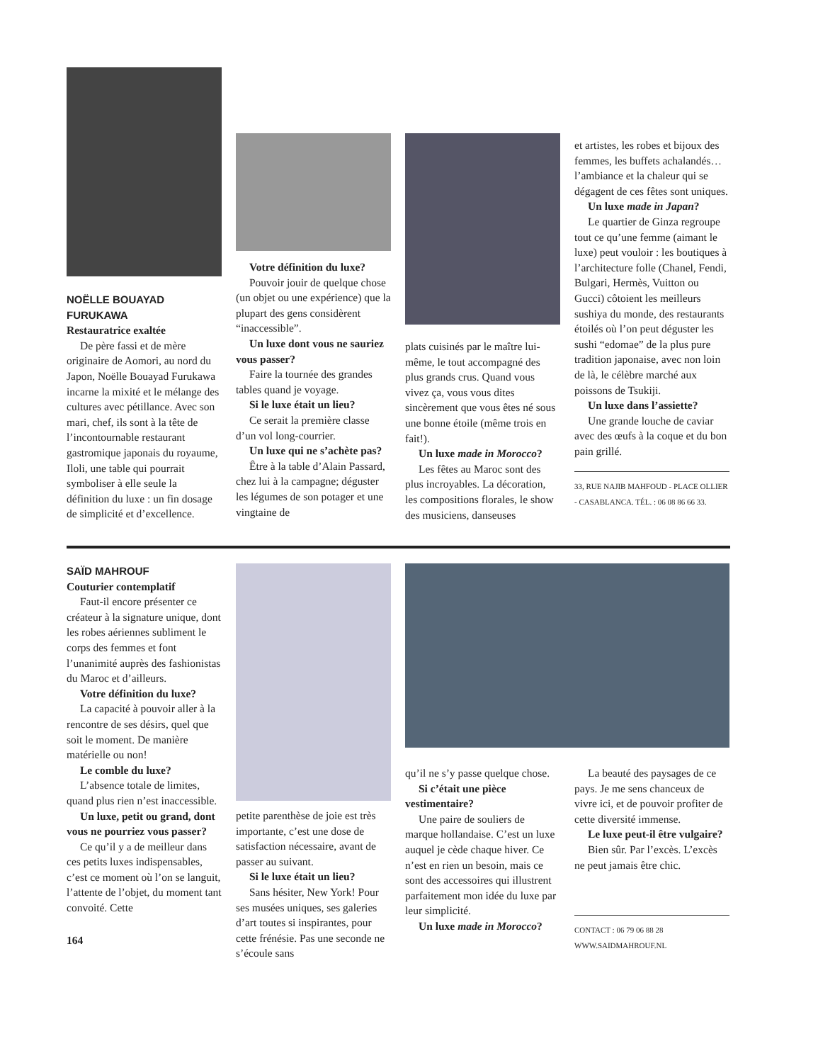NOËLLE BOUAYAD FURUKAWA
Restauratrice exaltée
De père fassi et de mère originaire de Aomori, au nord du Japon, Noëlle Bouayad Furukawa incarne la mixité et le mélange des cultures avec pétillance. Avec son mari, chef, ils sont à la tête de l’incontournable restaurant gastromique japonais du royaume, Iloli, une table qui pourrait symboliser à elle seule la définition du luxe : un fin dosage de simplicité et d’excellence.
Votre définition du luxe?
Pouvoir jouir de quelque chose (un objet ou une expérience) que la plupart des gens considèrent “inaccessible”.
Un luxe dont vous ne sauriez vous passer?
Faire la tournée des grandes tables quand je voyage.
Si le luxe était un lieu?
Ce serait la première classe d’un vol long-courrier.
Un luxe qui ne s’achète pas?
Être à la table d’Alain Passard, chez lui à la campagne; déguster les légumes de son potager et une vingtaine de
plats cuisinés par le maître lui-même, le tout accompagné des plus grands crus. Quand vous vivez ça, vous vous dites sincèrement que vous êtes né sous une bonne étoile (même trois en fait!).
Un luxe made in Morocco?
Les fêtes au Maroc sont des plus incroyables. La décoration, les compositions florales, le show des musiciens, danseuses
et artistes, les robes et bijoux des femmes, les buffets achalandés… l’ambiance et la chaleur qui se dégagent de ces fêtes sont uniques.
Un luxe made in Japan?
Le quartier de Ginza regroupe tout ce qu’une femme (aimant le luxe) peut vouloir : les boutiques à l’architecture folle (Chanel, Fendi, Bulgari, Hermès, Vuitton ou Gucci) côtoient les meilleurs sushiya du monde, des restaurants étoilés où l’on peut déguster les sushi “edomae” de la plus pure tradition japonaise, avec non loin de là, le célèbre marché aux poissons de Tsukiji.
Un luxe dans l’assiette?
Une grande louche de caviar avec des œufs à la coque et du bon pain grillé.
33, RUE NAJIB MAHFOUD - PLACE OLLIER - CASABLANCA. TÉL. : 06 08 86 66 33.
SAÏD MAHROUF
Couturier contemplatif
Faut-il encore présenter ce créateur à la signature unique, dont les robes aériennes subliment le corps des femmes et font l’unanimité auprès des fashionistas du Maroc et d’ailleurs.
Votre définition du luxe?
La capacité à pouvoir aller à la rencontre de ses désirs, quel que soit le moment. De manière matérielle ou non!
Le comble du luxe?
L’absence totale de limites, quand plus rien n’est inaccessible.
Un luxe, petit ou grand, dont vous ne pourriez vous passer?
Ce qu’il y a de meilleur dans ces petits luxes indispensables, c’est ce moment où l’on se languit, l’attente de l’objet, du moment tant convoité. Cette
164
petite parenthèse de joie est très importante, c’est une dose de satisfaction nécessaire, avant de passer au suivant.
Si le luxe était un lieu?
Sans hésiter, New York! Pour ses musées uniques, ses galeries d’art toutes si inspirantes, pour cette frénésie. Pas une seconde ne s’écoule sans
qu’il ne s’y passe quelque chose.
Si c’était une pièce vestimentaire?
Une paire de souliers de marque hollandaise. C’est un luxe auquel je cède chaque hiver. Ce n’est en rien un besoin, mais ce sont des accessoires qui illustrent parfaitement mon idée du luxe par leur simplicité.
Un luxe made in Morocco?
La beauté des paysages de ce pays. Je me sens chanceux de vivre ici, et de pouvoir profiter de cette diversité immense.
Le luxe peut-il être vulgaire?
Bien sûr. Par l’excès. L’excès ne peut jamais être chic.
CONTACT : 06 79 06 88 28
WWW.SAIDMAHROUF.NL